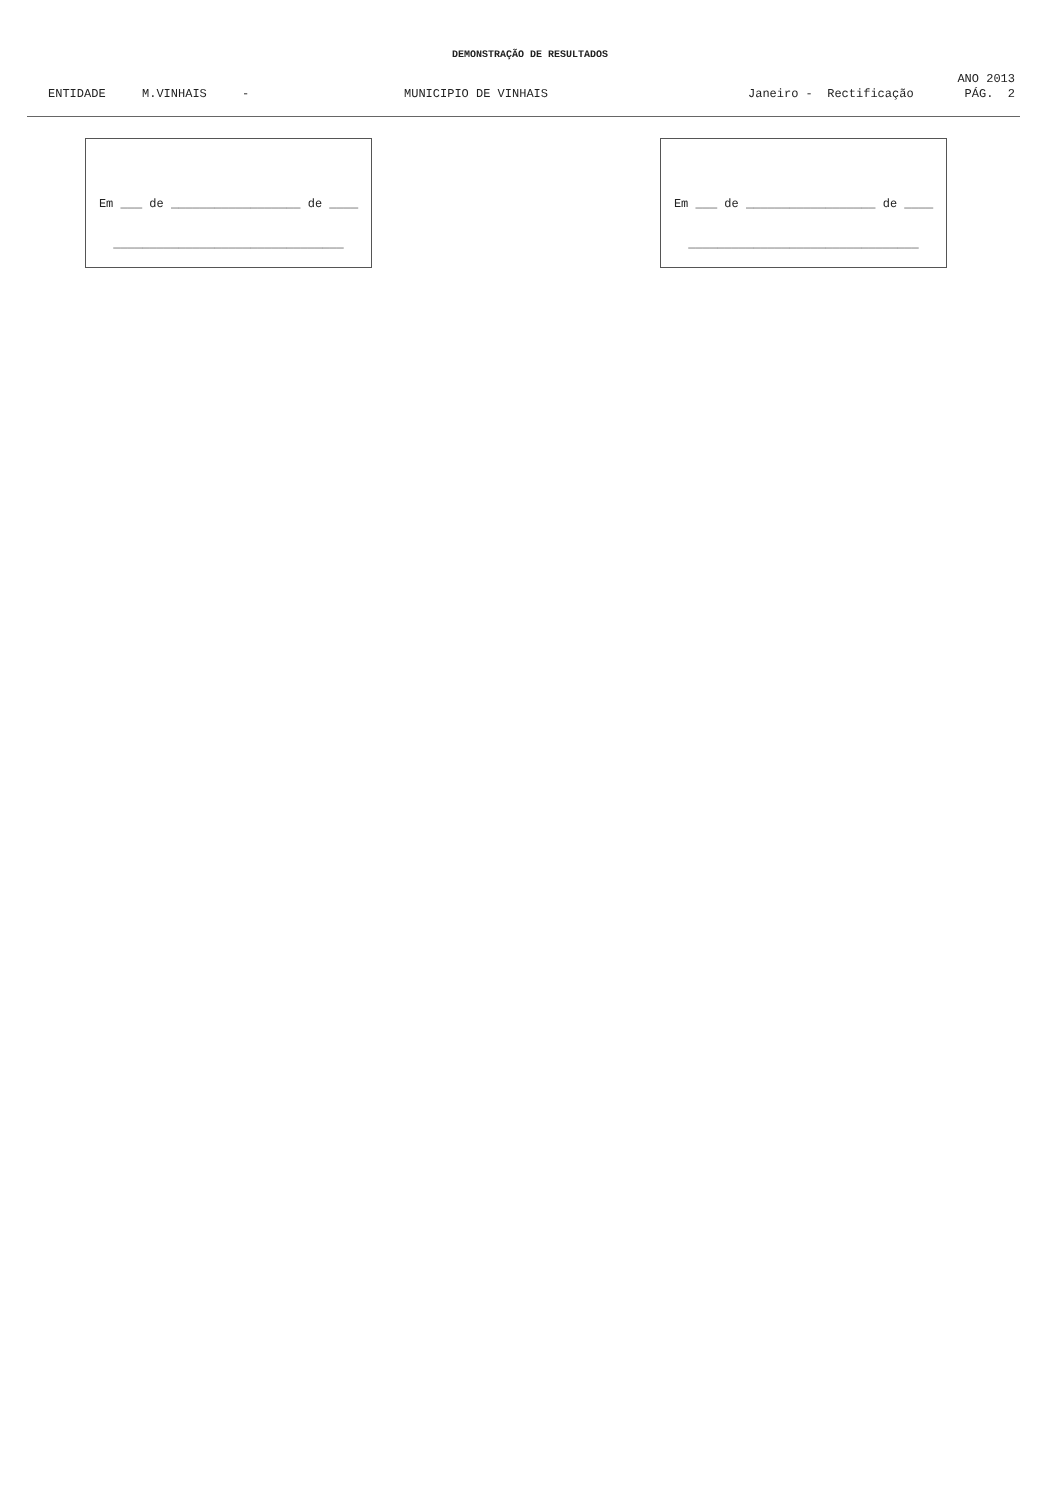DEMONSTRAÇÃO DE RESULTADOS
ANO 2013
ENTIDADE M.VINHAIS - MUNICIPIO DE VINHAIS Janeiro - Rectificação PÁG. 2
Em ___ de __________________ de ____
________________________________
Em ___ de __________________ de ____
________________________________